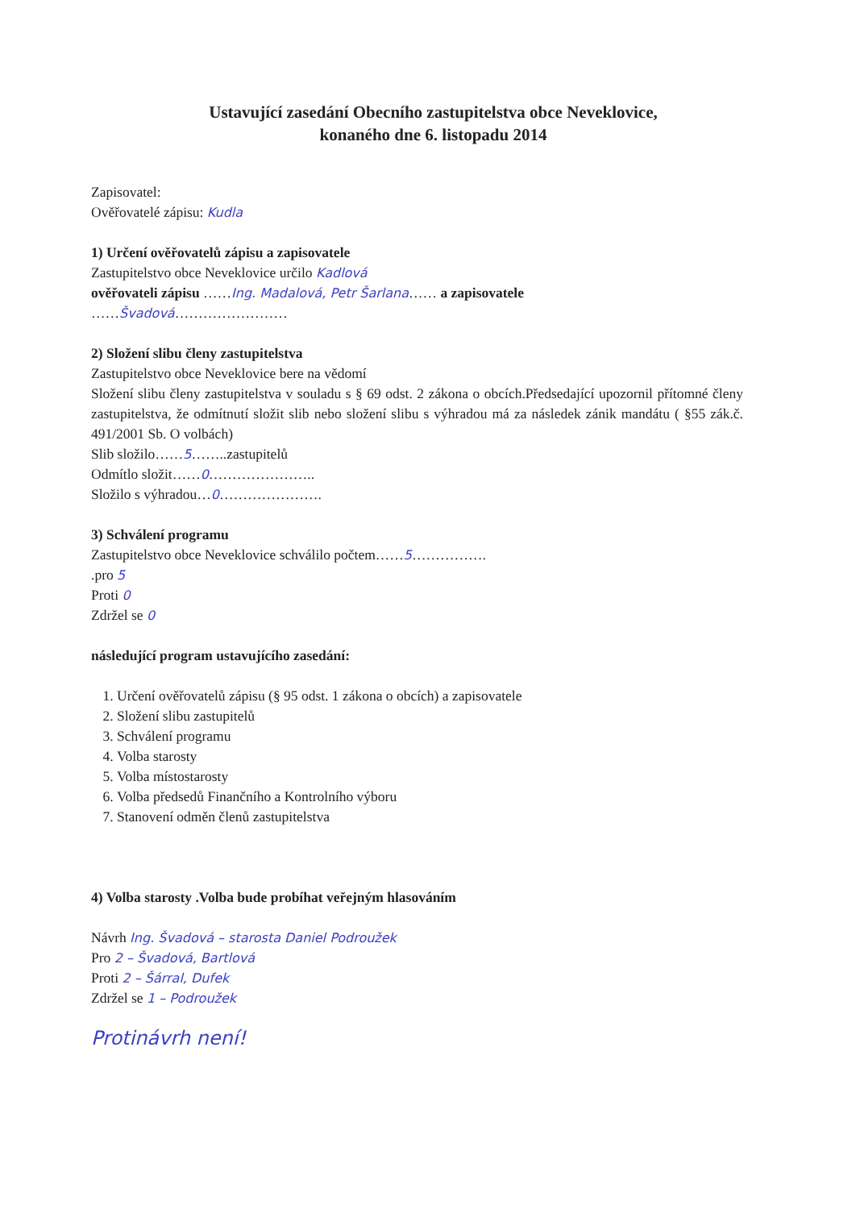Ustavující zasedání Obecního zastupitelstva obce Neveklovice,
konaného dne 6. listopadu 2014
Zapisovatel:
Ověřovatelé zápisu: Kudla
1) Určení ověřovatelů zápisu a zapisovatele
Zastupitelstvo obce Neveklovice určilo Kadlová
ověřovateli zápisu ……Ing. Madalová, Petr Šarlana…… a zapisovatele
……Švadová……………………
2) Složení slibu členy zastupitelstva
Zastupitelstvo obce Neveklovice bere na vědomí
Složení slibu členy zastupitelstva v souladu s § 69 odst. 2 zákona o obcích.Předsedající upozornil přítomné členy zastupitelstva, že odmítnutí složit slib nebo složení slibu s výhradou má za následek zánik mandátu ( §55 zák.č. 491/2001 Sb. O volbách)
Slib složilo……5……..zastupitelů
Odmítlo složit……0…………………..
Složilo s výhradou…0………………….
3) Schválení programu
Zastupitelstvo obce Neveklovice schválilo počtem……5…………….
.pro 5
Proti 0
Zdržel se 0
následující program ustavujícího zasedání:
1. Určení ověřovatelů zápisu (§ 95 odst. 1 zákona o obcích) a zapisovatele
2. Složení slibu zastupitelů
3. Schválení programu
4. Volba starosty
5. Volba místostarosty
6. Volba předsedů Finančního a Kontrolního výboru
7. Stanovení odměn členů zastupitelstva
4) Volba starosty .Volba bude probíhat veřejným hlasováním
Návrh Ing. Švadová – starosta Daniel Podroužek
Pro 2 – Švadová, Bartlová
Proti 2 – Šárral, Dufek
Zdržel se 1 – Podroužek
Protinávrh není!